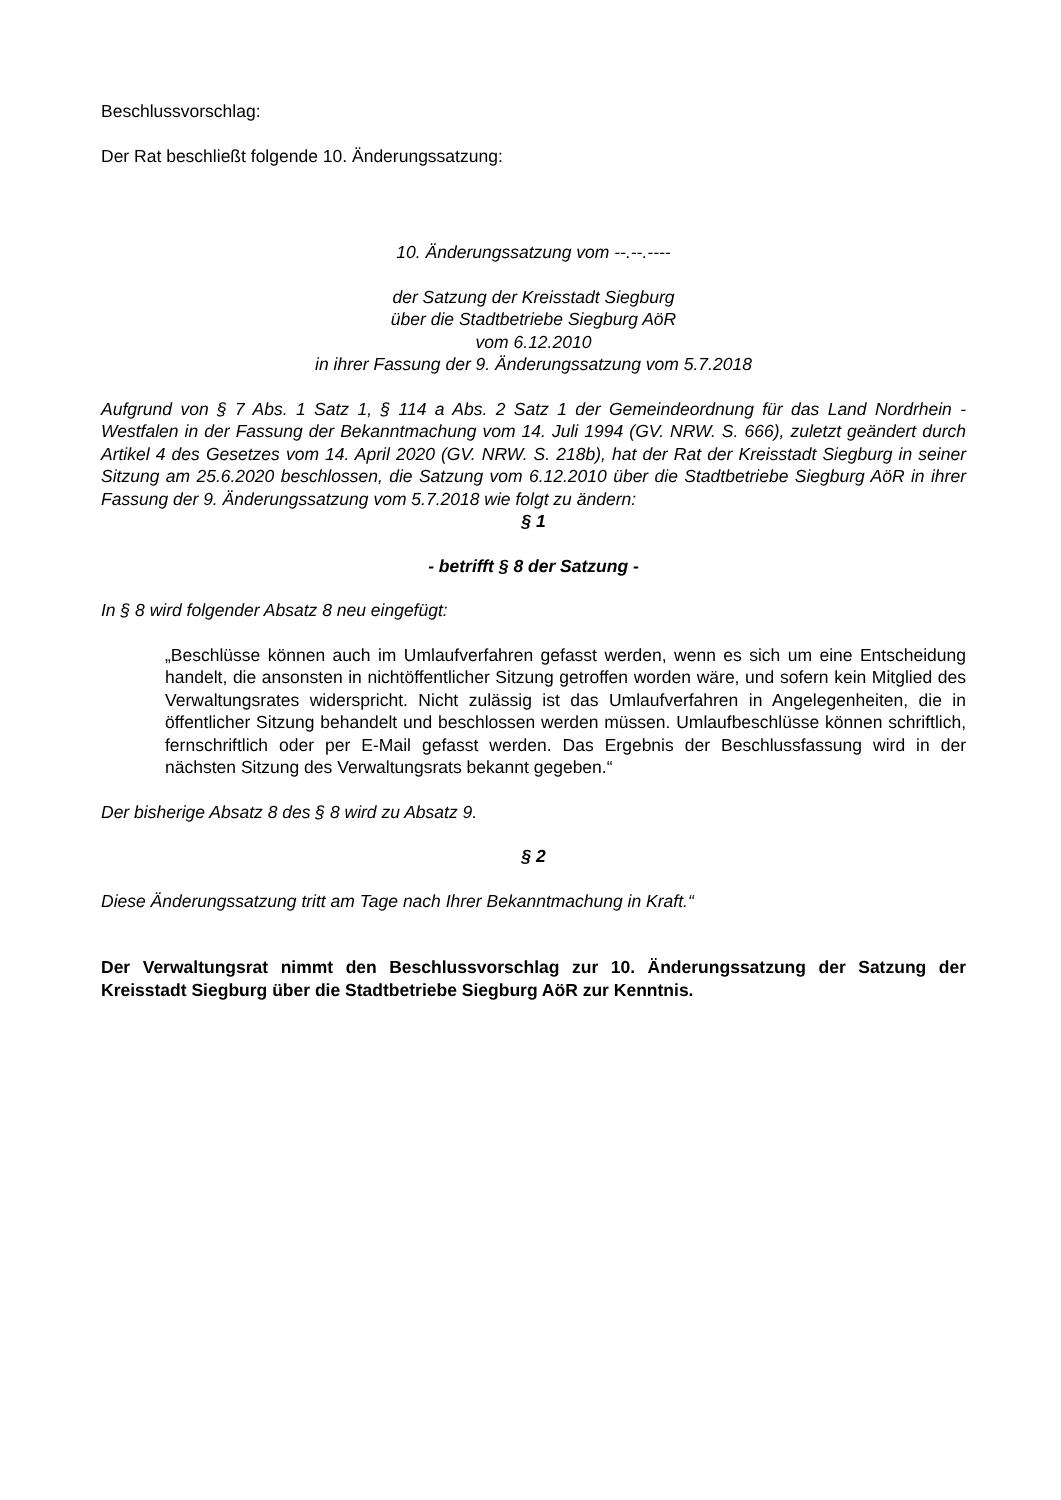Beschlussvorschlag:
Der Rat beschließt folgende 10. Änderungssatzung:
10. Änderungssatzung vom --.--.----
der Satzung der Kreisstadt Siegburg
über die Stadtbetriebe Siegburg AöR
vom 6.12.2010
in ihrer Fassung der 9. Änderungssatzung vom 5.7.2018
Aufgrund von § 7 Abs. 1 Satz 1, § 114 a Abs. 2 Satz 1 der Gemeindeordnung für das Land Nordrhein - Westfalen in der Fassung der Bekanntmachung vom 14. Juli 1994 (GV. NRW. S. 666), zuletzt geändert durch Artikel 4 des Gesetzes vom 14. April 2020 (GV. NRW. S. 218b), hat der Rat der Kreisstadt Siegburg in seiner Sitzung am 25.6.2020 beschlossen, die Satzung vom 6.12.2010 über die Stadtbetriebe Siegburg AöR in ihrer Fassung der 9. Änderungssatzung vom 5.7.2018 wie folgt zu ändern:
§ 1
- betrifft § 8 der Satzung -
In § 8 wird folgender Absatz 8 neu eingefügt:
„Beschlüsse können auch im Umlaufverfahren gefasst werden, wenn es sich um eine Entscheidung handelt, die ansonsten in nichtöffentlicher Sitzung getroffen worden wäre, und sofern kein Mitglied des Verwaltungsrates widerspricht. Nicht zulässig ist das Umlaufverfahren in Angelegenheiten, die in öffentlicher Sitzung behandelt und beschlossen werden müssen. Umlaufbeschlüsse können schriftlich, fernschriftlich oder per E-Mail gefasst werden. Das Ergebnis der Beschlussfassung wird in der nächsten Sitzung des Verwaltungsrats bekannt gegeben.“
Der bisherige Absatz 8 des § 8 wird zu Absatz 9.
§ 2
Diese Änderungssatzung tritt am Tage nach Ihrer Bekanntmachung in Kraft.“
Der Verwaltungsrat nimmt den Beschlussvorschlag zur 10. Änderungssatzung der Satzung der Kreisstadt Siegburg über die Stadtbetriebe Siegburg AöR zur Kenntnis.